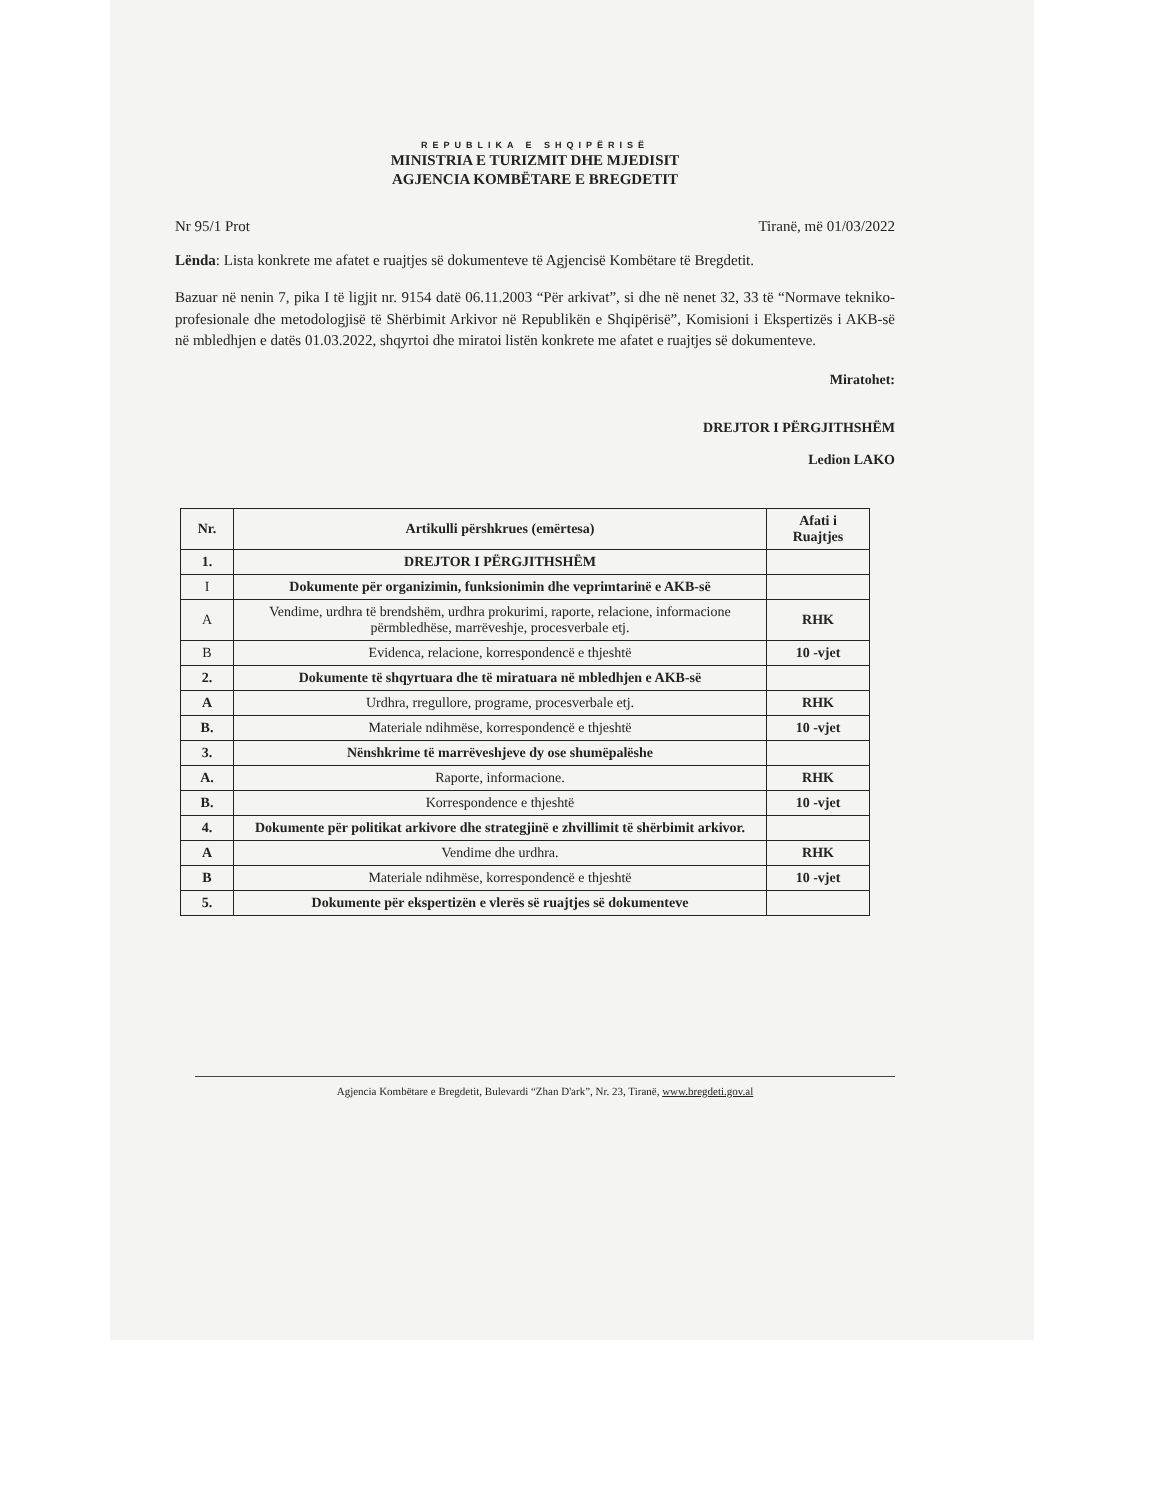REPUBLIKA E SHQIPËRISË
MINISTRIA E TURIZMIT DHE MJEDISIT
AGJENCIA KOMBËTARE E BREGDETIT
Nr 95/1 Prot Tiranë, më 01/03/2022
Lënda: Lista konkrete me afatet e ruajtjes së dokumenteve të Agjencisë Kombëtare të Bregdetit.
Bazuar në nenin 7, pika I të ligjit nr. 9154 datë 06.11.2003 “Për arkivat”, si dhe në nenet 32, 33 të “Normave tekniko-profesionale dhe metodologjisë të Shërbimit Arkivor në Republikën e Shqipërisë”, Komisioni i Ekspertizës i AKB-së në mbledhjen e datës 01.03.2022, shqyrtoi dhe miratoi listën konkrete me afatet e ruajtjes së dokumenteve.
Miratohet:
DREJTOR I PËRGJITHSHËM
Ledion LAKO
| Nr. | Artikulli përshkrues (emërtesa) | Afati i Ruajtjes |
| --- | --- | --- |
| 1. | DREJTOR I PËRGJITHSHËM | |
| I | Dokumente për organizimin, funksionimin dhe veprimtarinë e AKB-së | |
| A | Vendime, urdhra të brendshëm, urdhra prokurimi, raporte, relacione, informacione përmbledhëse, marrëveshje, procesverbale etj. | RHK |
| B | Evidenca, relacione, korrespondencë e thjeshtë | 10 -vjet |
| 2. | Dokumente të shqyrtuara dhe të miratuara në mbledhjen e AKB-së | |
| A | Urdhra, rregullore, programe, procesverbale etj. | RHK |
| B. | Materiale ndihmëse, korrespondencë e thjeshtë | 10 -vjet |
| 3. | Nënshkrime të marrëveshjeve dy ose shumëpalëshe | |
| A. | Raporte, informacione. | RHK |
| B. | Korrespondence e thjeshtë | 10 -vjet |
| 4. | Dokumente për politikat arkivore dhe strategjinë e zhvillimit të shërbimit arkivor. | |
| A | Vendime dhe urdhra. | RHK |
| B | Materiale ndihmëse, korrespondencë e thjeshtë | 10 -vjet |
| 5. | Dokumente për ekspertizën e vlerës së ruajtjes së dokumenteve | |
Agjencia Kombëtare e Bregdetit, Bulevardi “Zhan D'ark”, Nr. 23, Tiranë, www.bregdeti.gov.al